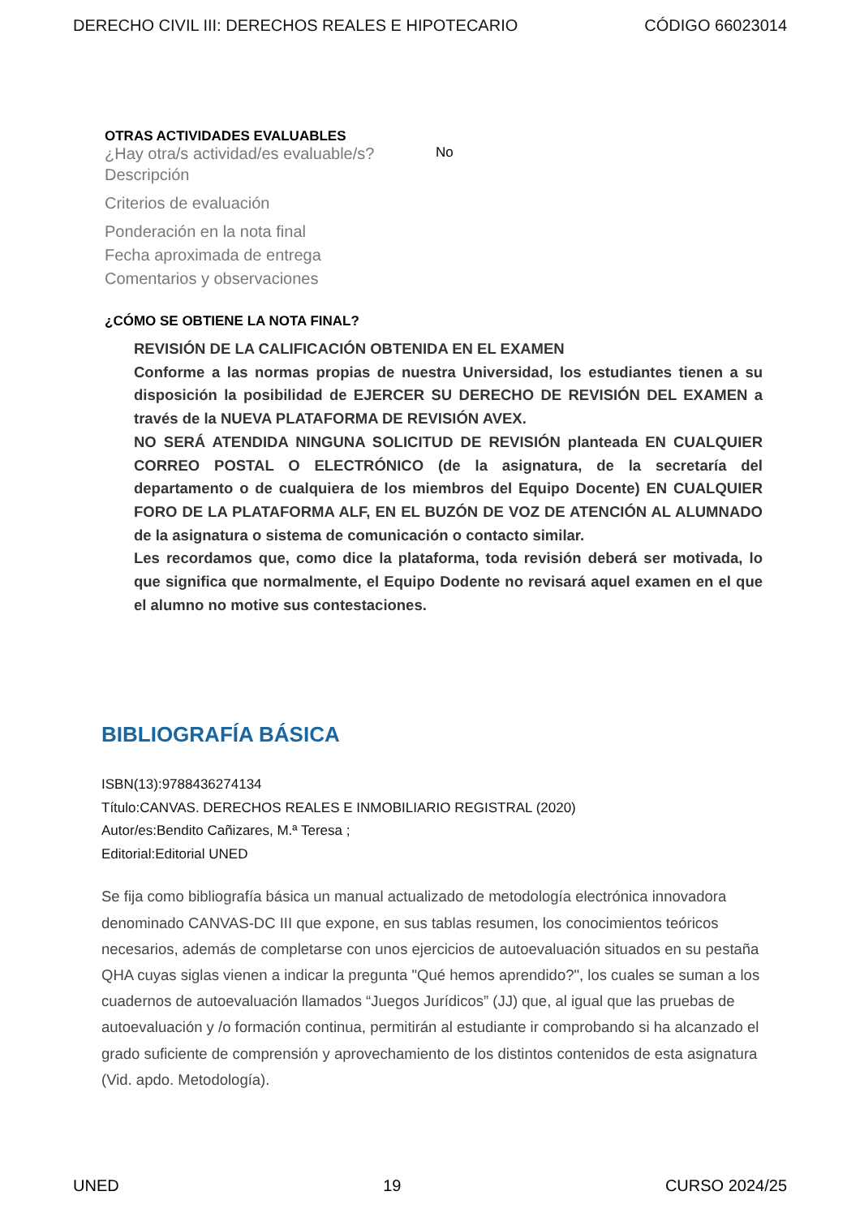DERECHO CIVIL III: DERECHOS REALES E HIPOTECARIO CÓDIGO 66023014
OTRAS ACTIVIDADES EVALUABLES
¿Hay otra/s actividad/es evaluable/s? No
Descripción
Criterios de evaluación
Ponderación en la nota final
Fecha aproximada de entrega
Comentarios y observaciones
¿CÓMO SE OBTIENE LA NOTA FINAL?
REVISIÓN DE LA CALIFICACIÓN OBTENIDA EN EL EXAMEN
Conforme a las normas propias de nuestra Universidad, los estudiantes tienen a su disposición la posibilidad de EJERCER SU DERECHO DE REVISIÓN DEL EXAMEN a través de la NUEVA PLATAFORMA DE REVISIÓN AVEX.
NO SERÁ ATENDIDA NINGUNA SOLICITUD DE REVISIÓN planteada EN CUALQUIER CORREO POSTAL O ELECTRÓNICO (de la asignatura, de la secretaría del departamento o de cualquiera de los miembros del Equipo Docente) EN CUALQUIER FORO DE LA PLATAFORMA ALF, EN EL BUZÓN DE VOZ DE ATENCIÓN AL ALUMNADO de la asignatura o sistema de comunicación o contacto similar.
Les recordamos que, como dice la plataforma, toda revisión deberá ser motivada, lo que significa que normalmente, el Equipo Dodente no revisará aquel examen en el que el alumno no motive sus contestaciones.
BIBLIOGRAFÍA BÁSICA
ISBN(13):9788436274134
Título:CANVAS. DERECHOS REALES E INMOBILIARIO REGISTRAL (2020)
Autor/es:Bendito Cañizares, M.ª Teresa ;
Editorial:Editorial UNED
Se fija como bibliografía básica un manual actualizado de metodología electrónica innovadora denominado CANVAS-DC III que expone, en sus tablas resumen, los conocimientos teóricos necesarios, además de completarse con unos ejercicios de autoevaluación situados en su pestaña QHA cuyas siglas vienen a indicar la pregunta "Qué hemos aprendido?", los cuales se suman a los cuadernos de autoevaluación llamados “Juegos Jurídicos” (JJ) que, al igual que las pruebas de autoevaluación y /o formación continua, permitirán al estudiante ir comprobando si ha alcanzado el grado suficiente de comprensión y aprovechamiento de los distintos contenidos de esta asignatura (Vid. apdo. Metodología).
UNED 19 CURSO 2024/25